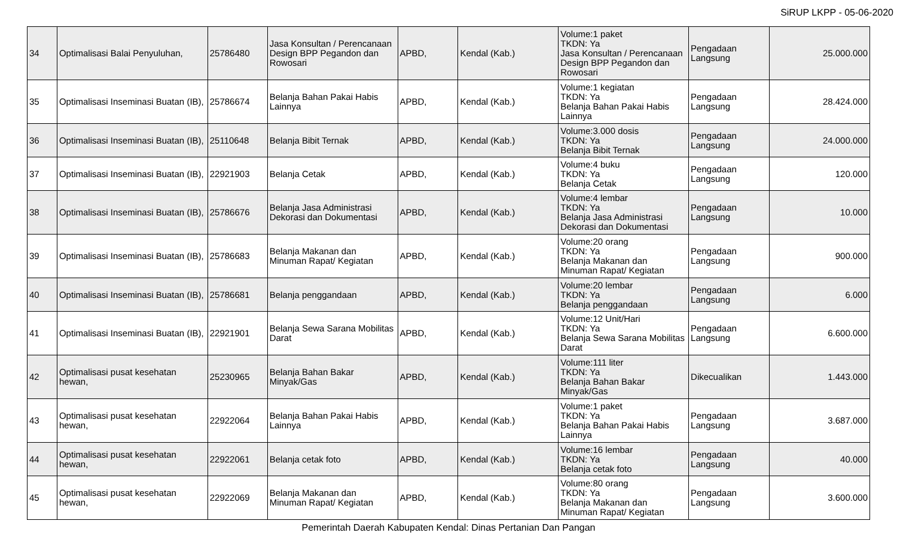SiRUP LKPP - 05-06-2020
| 34 | Optimalisasi Balai Penyuluhan, | 25786480 | Jasa Konsultan / Perencanaan Design BPP Pegandon dan Rowosari | APBD, | Kendal (Kab.) | Volume:1 paket TKDN: Ya Jasa Konsultan / Perencanaan Design BPP Pegandon dan Rowosari | Pengadaan Langsung | 25.000.000 |
| 35 | Optimalisasi Inseminasi Buatan (IB), | 25786674 | Belanja Bahan Pakai Habis Lainnya | APBD, | Kendal (Kab.) | Volume:1 kegiatan TKDN: Ya Belanja Bahan Pakai Habis Lainnya | Pengadaan Langsung | 28.424.000 |
| 36 | Optimalisasi Inseminasi Buatan (IB), | 25110648 | Belanja Bibit Ternak | APBD, | Kendal (Kab.) | Volume:3.000 dosis TKDN: Ya Belanja Bibit Ternak | Pengadaan Langsung | 24.000.000 |
| 37 | Optimalisasi Inseminasi Buatan (IB), | 22921903 | Belanja Cetak | APBD, | Kendal (Kab.) | Volume:4 buku TKDN: Ya Belanja Cetak | Pengadaan Langsung | 120.000 |
| 38 | Optimalisasi Inseminasi Buatan (IB), | 25786676 | Belanja Jasa Administrasi Dekorasi dan Dokumentasi | APBD, | Kendal (Kab.) | Volume:4 lembar TKDN: Ya Belanja Jasa Administrasi Dekorasi dan Dokumentasi | Pengadaan Langsung | 10.000 |
| 39 | Optimalisasi Inseminasi Buatan (IB), | 25786683 | Belanja Makanan dan Minuman Rapat/ Kegiatan | APBD, | Kendal (Kab.) | Volume:20 orang TKDN: Ya Belanja Makanan dan Minuman Rapat/ Kegiatan | Pengadaan Langsung | 900.000 |
| 40 | Optimalisasi Inseminasi Buatan (IB), | 25786681 | Belanja penggandaan | APBD, | Kendal (Kab.) | Volume:20 lembar TKDN: Ya Belanja penggandaan | Pengadaan Langsung | 6.000 |
| 41 | Optimalisasi Inseminasi Buatan (IB), | 22921901 | Belanja Sewa Sarana Mobilitas Darat | APBD, | Kendal (Kab.) | Volume:12 Unit/Hari TKDN: Ya Belanja Sewa Sarana Mobilitas Darat | Pengadaan Langsung | 6.600.000 |
| 42 | Optimalisasi pusat kesehatan hewan, | 25230965 | Belanja Bahan Bakar Minyak/Gas | APBD, | Kendal (Kab.) | Volume:111 liter TKDN: Ya Belanja Bahan Bakar Minyak/Gas | Dikecualikan | 1.443.000 |
| 43 | Optimalisasi pusat kesehatan hewan, | 22922064 | Belanja Bahan Pakai Habis Lainnya | APBD, | Kendal (Kab.) | Volume:1 paket TKDN: Ya Belanja Bahan Pakai Habis Lainnya | Pengadaan Langsung | 3.687.000 |
| 44 | Optimalisasi pusat kesehatan hewan, | 22922061 | Belanja cetak foto | APBD, | Kendal (Kab.) | Volume:16 lembar TKDN: Ya Belanja cetak foto | Pengadaan Langsung | 40.000 |
| 45 | Optimalisasi pusat kesehatan hewan, | 22922069 | Belanja Makanan dan Minuman Rapat/ Kegiatan | APBD, | Kendal (Kab.) | Volume:80 orang TKDN: Ya Belanja Makanan dan Minuman Rapat/ Kegiatan | Pengadaan Langsung | 3.600.000 |
Pemerintah Daerah Kabupaten Kendal: Dinas Pertanian Dan Pangan